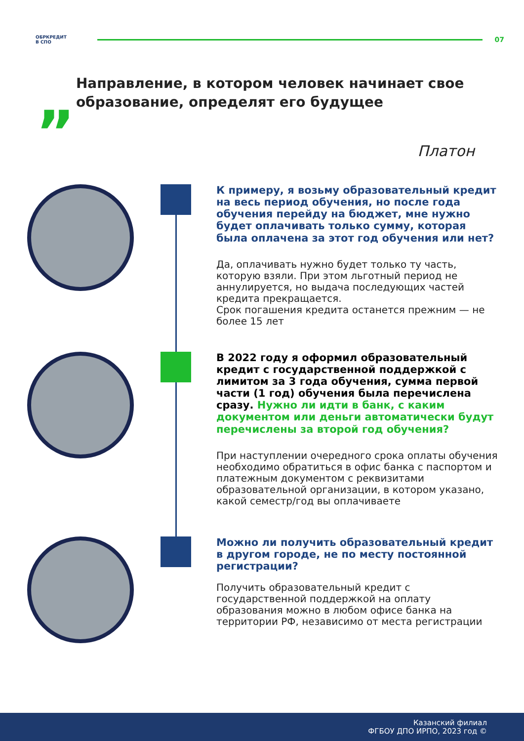ОБРКРЕДИТ
В СПО
07
„
Направление, в котором человек начинает свое образование, определят его будущее
Платон
К примеру, я возьму образовательный кредит на весь период обучения, но после года обучения перейду на бюджет, мне нужно будет оплачивать только сумму, которая была оплачена за этот год обучения или нет?
Да, оплачивать нужно будет только ту часть, которую взяли. При этом льготный период не аннулируется, но выдача последующих частей кредита прекращается.
Срок погашения кредита останется прежним — не более 15 лет
В 2022 году я оформил образовательный кредит с государственной поддержкой с лимитом за 3 года обучения, сумма первой части (1 год) обучения была перечислена сразу. Нужно ли идти в банк, с каким документом или деньги автоматически будут перечислены за второй год обучения?
При наступлении очередного срока оплаты обучения необходимо обратиться в офис банка с паспортом и платежным документом с реквизитами образовательной организации, в котором указано, какой семестр/год вы оплачиваете
Можно ли получить образовательный кредит в другом городе, не по месту постоянной регистрации?
Получить образовательный кредит с государственной поддержкой на оплату образования можно в любом офисе банка на территории РФ, независимо от места регистрации
Казанский филиал
ФГБОУ ДПО ИРПО, 2023 год ©